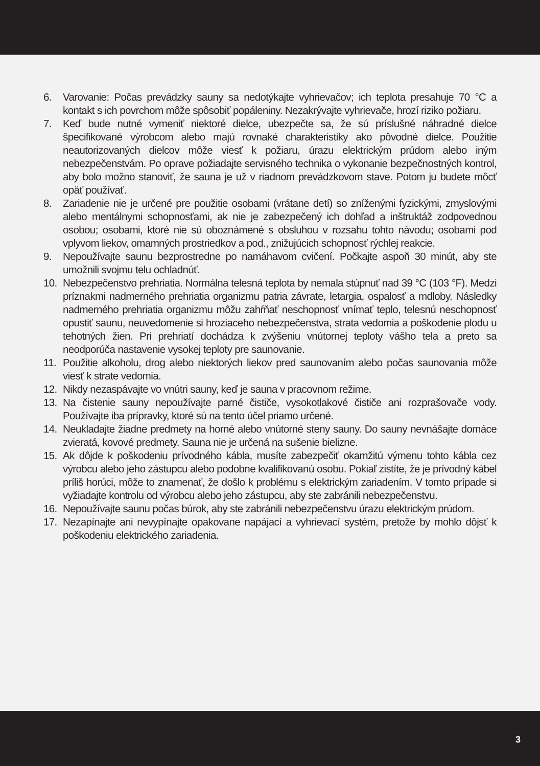6. Varovanie: Počas prevádzky sauny sa nedotýkajte vyhrievačov; ich teplota presahuje 70 °C a kontakt s ich povrchom môže spôsobiť popáleniny. Nezakrývajte vyhrievače, hrozí riziko požiaru.
7. Keď bude nutné vymeniť niektoré dielce, ubezpečte sa, že sú príslušné náhradné dielce špecifikované výrobcom alebo majú rovnaké charakteristiky ako pôvodné dielce. Použitie neautorizovaných dielcov môže viesť k požiaru, úrazu elektrickým prúdom alebo iným nebezpečenstvám. Po oprave požiadajte servisného technika o vykonanie bezpečnostných kontrol, aby bolo možno stanoviť, že sauna je už v riadnom prevádzkovom stave. Potom ju budete môcť opäť používať.
8. Zariadenie nie je určené pre použitie osobami (vrátane detí) so zníženými fyzickými, zmyslovými alebo mentálnymi schopnosťami, ak nie je zabezpečený ich dohľad a inštruktáž zodpovednou osobou; osobami, ktoré nie sú oboznámené s obsluhou v rozsahu tohto návodu; osobami pod vplyvom liekov, omamných prostriedkov a pod., znižujúcich schopnosť rýchlej reakcie.
9. Nepoužívajte saunu bezprostredne po namáhavom cvičení. Počkajte aspoň 30 minút, aby ste umožnili svojmu telu ochladnúť.
10. Nebezpečenstvo prehriatia. Normálna telesná teplota by nemala stúpnuť nad 39 °C (103 °F). Medzi príznakmi nadmerného prehriatia organizmu patria závrate, letargia, ospalosť a mdloby. Následky nadmerného prehriatia organizmu môžu zahŕňať neschopnosť vnímať teplo, telesnú neschopnosť opustiť saunu, neuvedomenie si hroziaceho nebezpečenstva, strata vedomia a poškodenie plodu u tehotných žien. Pri prehriatí dochádza k zvýšeniu vnútornej teploty vášho tela a preto sa neodporúča nastavenie vysokej teploty pre saunovanie.
11. Použitie alkoholu, drog alebo niektorých liekov pred saunovaním alebo počas saunovania môže viesť k strate vedomia.
12. Nikdy nezaspávajte vo vnútri sauny, keď je sauna v pracovnom režime.
13. Na čistenie sauny nepoužívajte parné čističe, vysokotlakové čističe ani rozprašovače vody. Používajte iba prípravky, ktoré sú na tento účel priamo určené.
14. Neukladajte žiadne predmety na horné alebo vnútorné steny sauny. Do sauny nevnášajte domáce zvieratá, kovové predmety. Sauna nie je určená na sušenie bielizne.
15. Ak dôjde k poškodeniu prívodného kábla, musíte zabezpečiť okamžitú výmenu tohto kábla cez výrobcu alebo jeho zástupcu alebo podobne kvalifikovanú osobu. Pokiaľ zistíte, že je prívodný kábel príliš horúci, môže to znamenať, že došlo k problému s elektrickým zariadením. V tomto prípade si vyžiadajte kontrolu od výrobcu alebo jeho zástupcu, aby ste zabránili nebezpečenstvu.
16. Nepoužívajte saunu počas búrok, aby ste zabránili nebezpečenstvu úrazu elektrickým prúdom.
17. Nezapínajte ani nevypínajte opakovane napájací a vyhrievací systém, pretože by mohlo dôjsť k poškodeniu elektrického zariadenia.
3